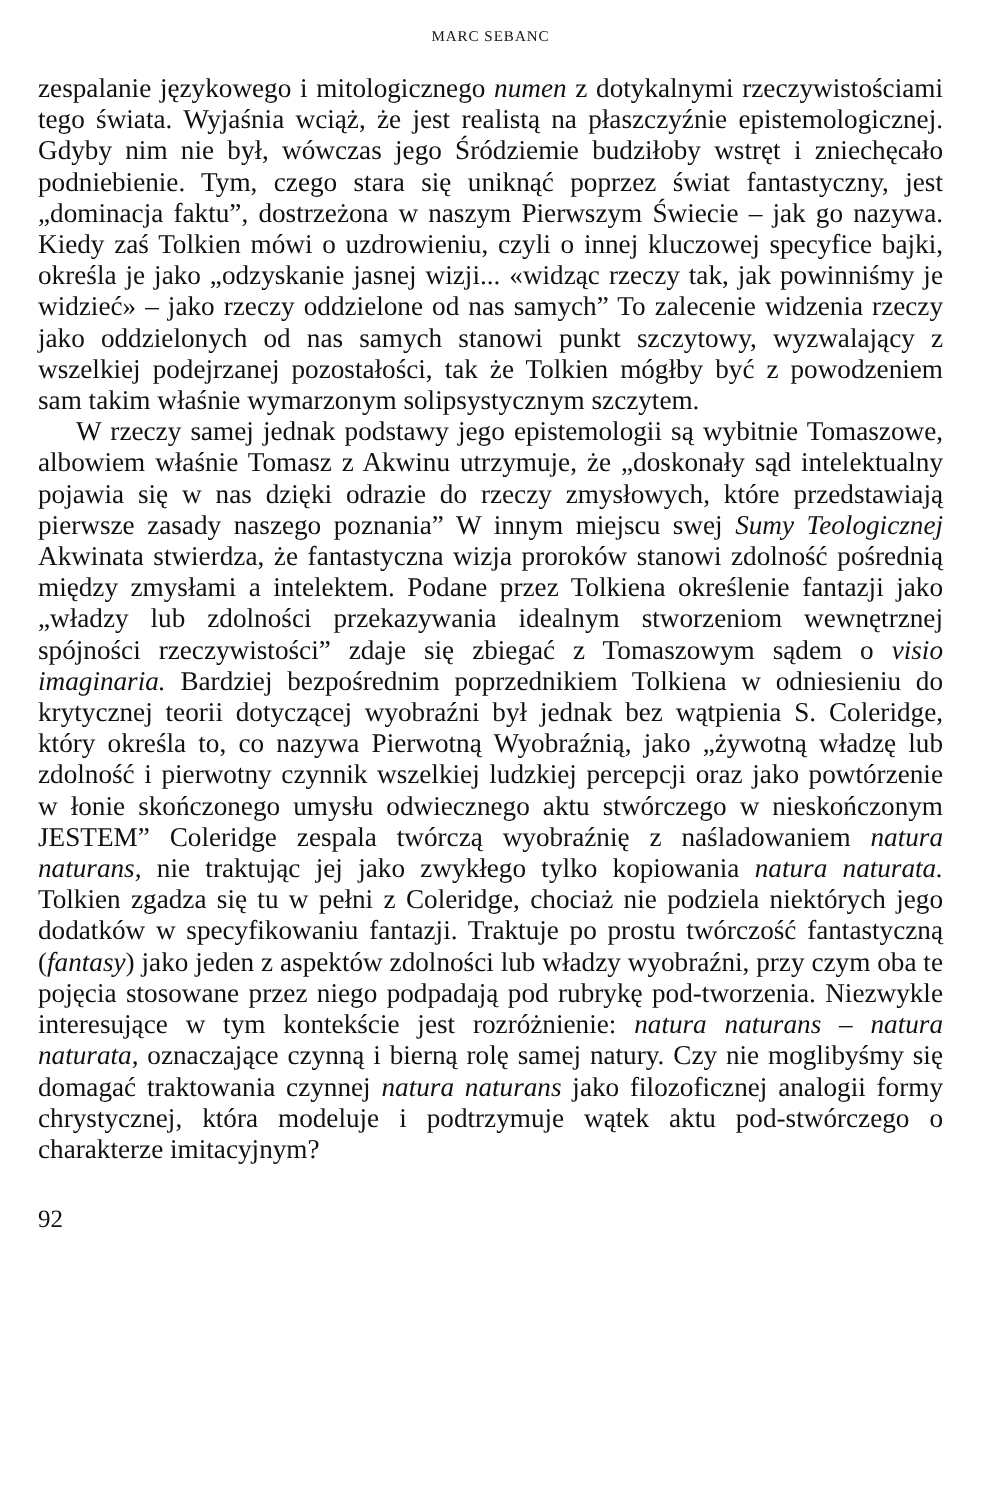MARC SEBANC
zespalanie językowego i mitologicznego numen z dotykalnymi rzeczywistościami tego świata. Wyjaśnia wciąż, że jest realistą na płaszczyźnie epistemologicznej. Gdyby nim nie był, wówczas jego Śródziemie budziłoby wstręt i zniechęcało podniebienie. Tym, czego stara się uniknąć poprzez świat fantastyczny, jest „dominacja faktu”, dostrzeżona w naszym Pierwszym Świecie – jak go nazywa. Kiedy zaś Tolkien mówi o uzdrowieniu, czyli o innej kluczowej specyfice bajki, określa je jako „odzyskanie jasnej wizji... «widząc rzeczy tak, jak powinniśmy je widzieć» – jako rzeczy oddzielone od nas samych” To zalecenie widzenia rzeczy jako oddzielonych od nas samych stanowi punkt szczytowy, wyzwalający z wszelkiej podejrzanej pozostałości, tak że Tolkien mógłby być z powodzeniem sam takim właśnie wymarzonym solipsystycznym szczytem.
W rzeczy samej jednak podstawy jego epistemologii są wybitnie Tomaszowe, albowiem właśnie Tomasz z Akwinu utrzymuje, że „doskonały sąd intelektualny pojawia się w nas dzięki odrazie do rzeczy zmysłowych, które przedstawiają pierwsze zasady naszego poznania” W innym miejscu swej Sumy Teologicznej Akwinata stwierdza, że fantastyczna wizja proroków stanowi zdolność pośrednią między zmysłami a intelektem. Podane przez Tolkiena określenie fantazji jako „władzy lub zdolności przekazywania idealnym stworzeniom wewnętrznej spójności rzeczywistości” zdaje się zbiegać z Tomaszowym sądem o visio imaginaria. Bardziej bezpośrednim poprzednikiem Tolkiena w odniesieniu do krytycznej teorii dotyczącej wyobraźni był jednak bez wątpienia S. Coleridge, który określa to, co nazywa Pierwotną Wyobraźnią, jako „żywotną władzę lub zdolność i pierwotny czynnik wszelkiej ludzkiej percepcji oraz jako powtórzenie w łonie skończonego umysłu odwiecznego aktu stwórczego w nieskończonym JESTEM” Coleridge zespala twórczą wyobraźnię z naśladowaniem natura naturans, nie traktując jej jako zwykłego tylko kopiowania natura naturata. Tolkien zgadza się tu w pełni z Coleridge, chociaż nie podziela niektórych jego dodatków w specyfikowaniu fantazji. Traktuje po prostu twórczość fantastyczną (fantasy) jako jeden z aspektów zdolności lub władzy wyobraźni, przy czym oba te pojęcia stosowane przez niego podpadają pod rubrykę pod-tworzenia. Niezwykle interesujące w tym kontekście jest rozróżnienie: natura naturans – natura naturata, oznaczające czynną i bierną rolę samej natury. Czy nie moglibyśmy się domagać traktowania czynnej natura naturans jako filozoficznej analogii formy chrystycznej, która modeluje i podtrzymuje wątek aktu pod-stwórczego o charakterze imitacyjnym?
92